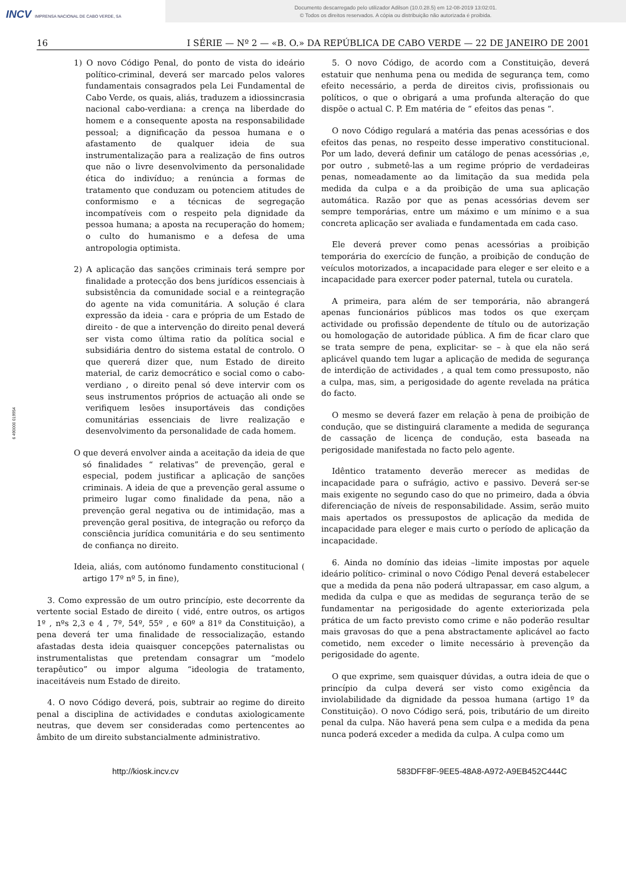INCV IMPRENSA NACIONAL DE CABO VERDE, SA
Documento descarregado pelo utilizador Adilson (10.0.28.5) em 12-08-2019 13:02:01.
© Todos os direitos reservados. A cópia ou distribuição não autorizada é proibida.
16 I SÉRIE — Nº 2 — «B. O.» DA REPÚBLICA DE CABO VERDE — 22 DE JANEIRO DE 2001
6 490000 019954
1) O novo Código Penal, do ponto de vista do ideário político-criminal, deverá ser marcado pelos valores fundamentais consagrados pela Lei Fundamental de Cabo Verde, os quais, aliás, traduzem a idiossincrasia nacional cabo-verdiana: a crença na liberdade do homem e a consequente aposta na responsabilidade pessoal; a dignificação da pessoa humana e o afastamento de qualquer ideia de sua instrumentalização para a realização de fins outros que não o livre desenvolvimento da personalidade ética do indivíduo; a renúncia a formas de tratamento que conduzam ou potenciem atitudes de conformismo e a técnicas de segregação incompatíveis com o respeito pela dignidade da pessoa humana; a aposta na recuperação do homem; o culto do humanismo e a defesa de uma antropologia optimista.
2) A aplicação das sanções criminais terá sempre por finalidade a protecção dos bens jurídicos essenciais à subsistência da comunidade social e a reintegração do agente na vida comunitária. A solução é clara expressão da ideia - cara e própria de um Estado de direito - de que a intervenção do direito penal deverá ser vista como última ratio da política social e subsidiária dentro do sistema estatal de controlo. O que quererá dizer que, num Estado de direito material, de cariz democrático e social como o cabo-verdiano , o direito penal só deve intervir com os seus instrumentos próprios de actuação ali onde se verifiquem lesões insuportáveis das condições comunitárias essenciais de livre realização e desenvolvimento da personalidade de cada homem.
O que deverá envolver ainda a aceitação da ideia de que só finalidades “ relativas” de prevenção, geral e especial, podem justificar a aplicação de sanções criminais. A ideia de que a prevenção geral assume o primeiro lugar como finalidade da pena, não a prevenção geral negativa ou de intimidação, mas a prevenção geral positiva, de integração ou reforço da consciência jurídica comunitária e do seu sentimento de confiança no direito.
Ideia, aliás, com autónomo fundamento constitucional ( artigo 17º nº 5, in fine),
3. Como expressão de um outro princípio, este decorrente da vertente social Estado de direito ( vidé, entre outros, os artigos 1º , nºs 2,3 e 4 , 7º, 54º, 55º , e 60º a 81º da Constituição), a pena deverá ter uma finalidade de ressocialização, estando afastadas desta ideia quaisquer concepções paternalistas ou instrumentalistas que pretendam consagrar um “modelo terapêutico” ou impor alguma “ideologia de tratamento, inaceitáveis num Estado de direito.
4. O novo Código deverá, pois, subtrair ao regime do direito penal a disciplina de actividades e condutas axiologicamente neutras, que devem ser consideradas como pertencentes ao âmbito de um direito substancialmente administrativo.
5. O novo Código, de acordo com a Constituição, deverá estatuir que nenhuma pena ou medida de segurança tem, como efeito necessário, a perda de direitos civis, profissionais ou políticos, o que o obrigará a uma profunda alteração do que dispõe o actual C. P. Em matéria de “ efeitos das penas “.
O novo Código regulará a matéria das penas acessórias e dos efeitos das penas, no respeito desse imperativo constitucional. Por um lado, deverá definir um catálogo de penas acessórias ,e, por outro , submetê-las a um regime próprio de verdadeiras penas, nomeadamente ao da limitação da sua medida pela medida da culpa e a da proibição de uma sua aplicação automática. Razão por que as penas acessórias devem ser sempre temporárias, entre um máximo e um mínimo e a sua concreta aplicação ser avaliada e fundamentada em cada caso.
Ele deverá prever como penas acessórias a proibição temporária do exercício de função, a proibição de condução de veículos motorizados, a incapacidade para eleger e ser eleito e a incapacidade para exercer poder paternal, tutela ou curatela.
A primeira, para além de ser temporária, não abrangerá apenas funcionários públicos mas todos os que exerçam actividade ou profissão dependente de título ou de autorização ou homologação de autoridade pública. A fim de ficar claro que se trata sempre de pena, explicitar- se – à que ela não será aplicável quando tem lugar a aplicação de medida de segurança de interdição de actividades , a qual tem como pressuposto, não a culpa, mas, sim, a perigosidade do agente revelada na prática do facto.
O mesmo se deverá fazer em relação à pena de proibição de condução, que se distinguirá claramente a medida de segurança de cassação de licença de condução, esta baseada na perigosidade manifestada no facto pelo agente.
Idêntico tratamento deverão merecer as medidas de incapacidade para o sufrágio, activo e passivo. Deverá ser-se mais exigente no segundo caso do que no primeiro, dada a óbvia diferenciação de níveis de responsabilidade. Assim, serão muito mais apertados os pressupostos de aplicação da medida de incapacidade para eleger e mais curto o período de aplicação da incapacidade.
6. Ainda no domínio das ideias –limite impostas por aquele ideário político- criminal o novo Código Penal deverá estabelecer que a medida da pena não poderá ultrapassar, em caso algum, a medida da culpa e que as medidas de segurança terão de se fundamentar na perigosidade do agente exteriorizada pela prática de um facto previsto como crime e não poderão resultar mais gravosas do que a pena abstractamente aplicável ao facto cometido, nem exceder o limite necessário à prevenção da perigosidade do agente.
O que exprime, sem quaisquer dúvidas, a outra ideia de que o princípio da culpa deverá ser visto como exigência da inviolabilidade da dignidade da pessoa humana (artigo 1º da Constituição). O novo Código será, pois, tributário de um direito penal da culpa. Não haverá pena sem culpa e a medida da pena nunca poderá exceder a medida da culpa. A culpa como um
http://kiosk.incv.cv 583DFF8F-9EE5-48A8-A972-A9EB452C444C